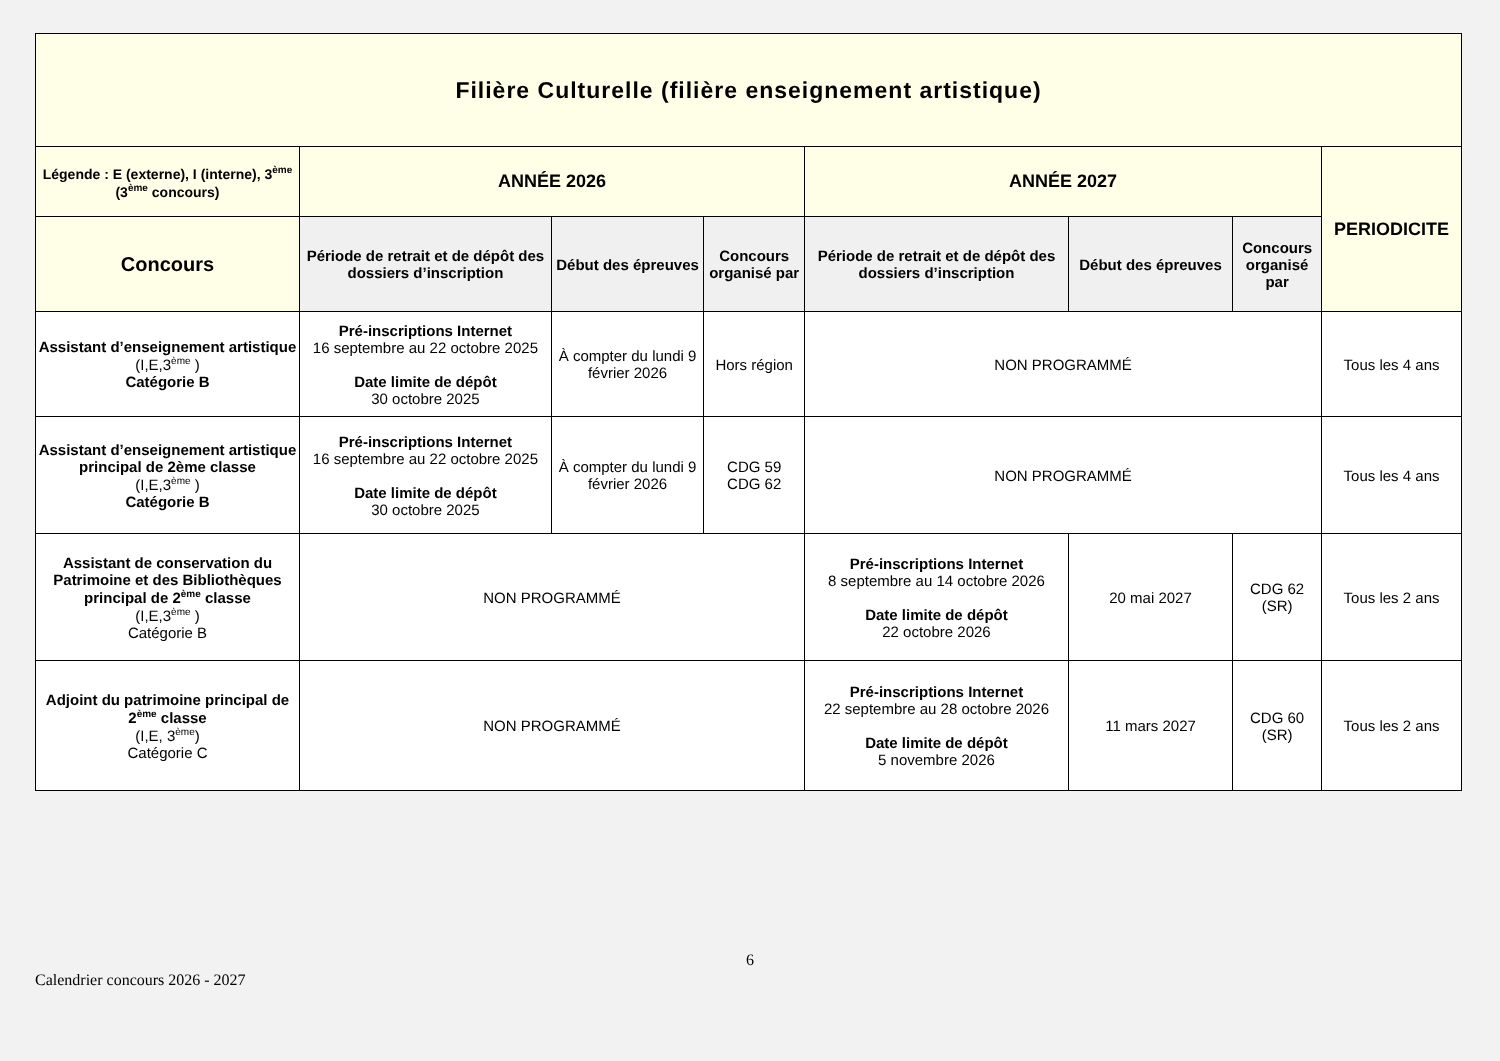| Filière Culturelle (filière enseignement artistique) | | | | | | | |
| Légende : E (externe), I (interne), 3<sup>ème</sup> (3<sup>ème</sup> concours) | ANNÉE 2026 | | | ANNÉE 2027 | | | PERIODICITE |
| Concours | Période de retrait et de dépôt des dossiers d’inscription | Début des épreuves | Concours organisé par | Période de retrait et de dépôt des dossiers d’inscription | Début des épreuves | Concours organisé par | |
| Assistant d’enseignement artistique (I,E,3<sup>ème</sup> ) Catégorie B | Pré-inscriptions Internet 16 septembre au 22 octobre 2025 Date limite de dépôt 30 octobre 2025 | À compter du lundi 9 février 2026 | Hors région | NON PROGRAMMÉ | | | Tous les 4 ans |
| Assistant d’enseignement artistique principal de 2ème classe (I,E,3<sup>ème</sup> ) Catégorie B | Pré-inscriptions Internet 16 septembre au 22 octobre 2025 Date limite de dépôt 30 octobre 2025 | À compter du lundi 9 février 2026 | CDG 59 CDG 62 | NON PROGRAMMÉ | | | Tous les 4 ans |
| Assistant de conservation du Patrimoine et des Bibliothèques principal de 2<sup>ème</sup> classe (I,E,3<sup>ème</sup> ) Catégorie B | NON PROGRAMMÉ | | | Pré-inscriptions Internet 8 septembre au 14 octobre 2026 Date limite de dépôt 22 octobre 2026 | 20 mai 2027 | CDG 62 (SR) | Tous les 2 ans |
| Adjoint du patrimoine principal de 2<sup>ème</sup> classe (I,E, 3<sup>ème</sup>) Catégorie C | NON PROGRAMMÉ | | | Pré-inscriptions Internet 22 septembre au 28 octobre 2026 Date limite de dépôt 5 novembre 2026 | 11 mars 2027 | CDG 60 (SR) | Tous les 2 ans |
6
Calendrier concours 2026 - 2027